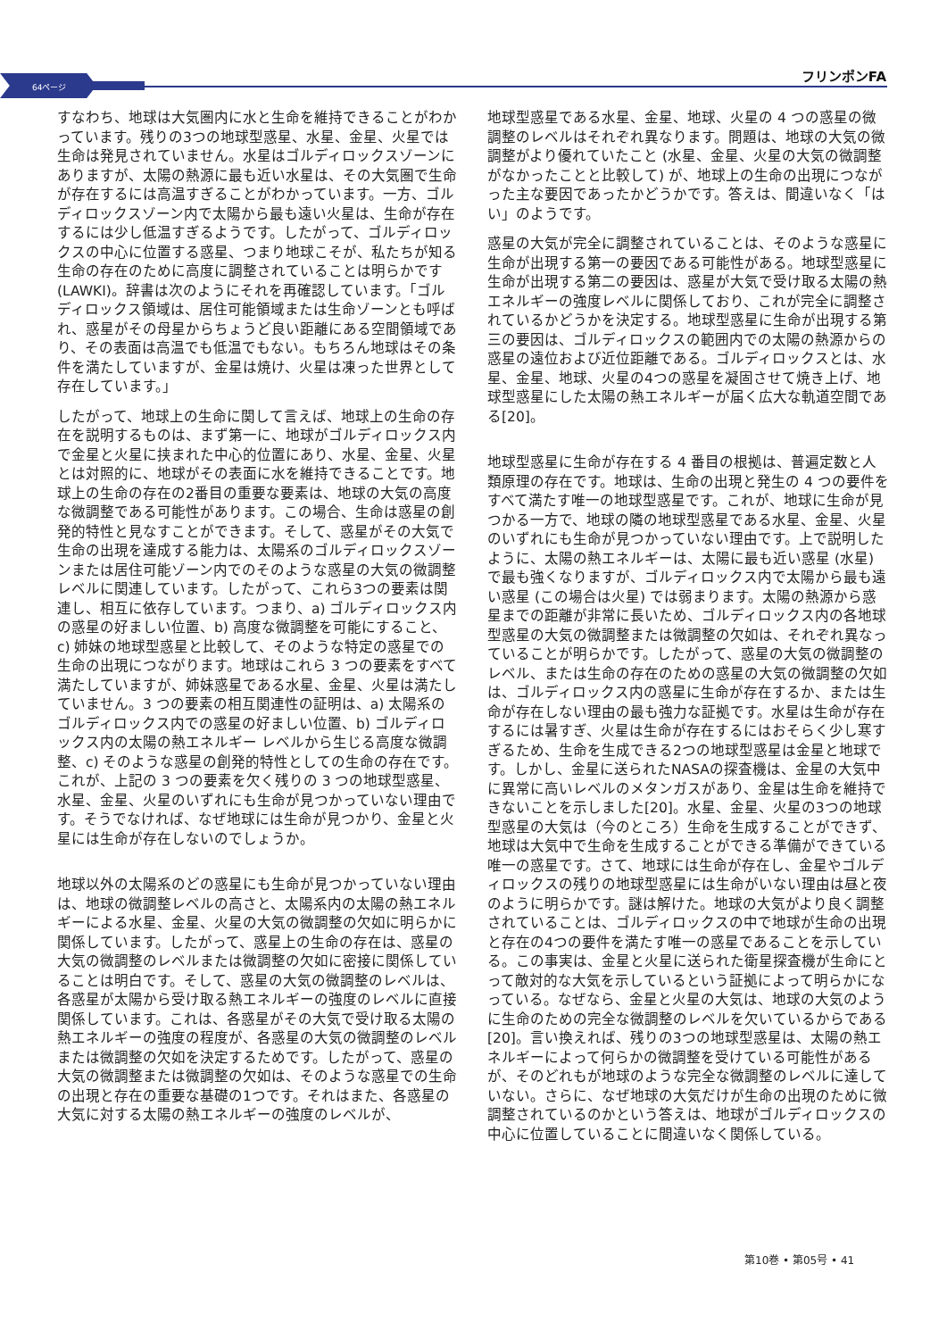64ページ
フリンポンFA
すなわち、地球は大気圏内に水と生命を維持できることがわかっています。残りの3つの地球型惑星、水星、金星、火星では生命は発見されていません。水星はゴルディロックスゾーンにありますが、太陽の熱源に最も近い水星は、その大気圏で生命が存在するには高温すぎることがわかっています。一方、ゴルディロックスゾーン内で太陽から最も遠い火星は、生命が存在するには少し低温すぎるようです。したがって、ゴルディロックスの中心に位置する惑星、つまり地球こそが、私たちが知る生命の存在のために高度に調整されていることは明らかです (LAWKI)。辞書は次のようにそれを再確認しています。「ゴルディロックス領域は、居住可能領域または生命ゾーンとも呼ばれ、惑星がその母星からちょうど良い距離にある空間領域であり、その表面は高温でも低温でもない。もちろん地球はその条件を満たしていますが、金星は焼け、火星は凍った世界として存在しています。」
したがって、地球上の生命に関して言えば、地球上の生命の存在を説明するものは、まず第一に、地球がゴルディロックス内で金星と火星に挟まれた中心的位置にあり、水星、金星、火星とは対照的に、地球がその表面に水を維持できることです。地球上の生命の存在の2番目の重要な要素は、地球の大気の高度な微調整である可能性があります。この場合、生命は惑星の創発的特性と見なすことができます。そして、惑星がその大気で生命の出現を達成する能力は、太陽系のゴルディロックスゾーンまたは居住可能ゾーン内でのそのような惑星の大気の微調整レベルに関連しています。したがって、これら3つの要素は関連し、相互に依存しています。つまり、a) ゴルディロックス内の惑星の好ましい位置、b) 高度な微調整を可能にすること、c) 姉妹の地球型惑星と比較して、そのような特定の惑星での生命の出現につながります。地球はこれら 3 つの要素をすべて満たしていますが、姉妹惑星である水星、金星、火星は満たしていません。3 つの要素の相互関連性の証明は、a) 太陽系のゴルディロックス内での惑星の好ましい位置、b) ゴルディロックス内の太陽の熱エネルギー レベルから生じる高度な微調整、c) そのような惑星の創発的特性としての生命の存在です。これが、上記の 3 つの要素を欠く残りの 3 つの地球型惑星、水星、金星、火星のいずれにも生命が見つかっていない理由です。そうでなければ、なぜ地球には生命が見つかり、金星と火星には生命が存在しないのでしょうか。
地球以外の太陽系のどの惑星にも生命が見つかっていない理由は、地球の微調整レベルの高さと、太陽系内の太陽の熱エネルギーによる水星、金星、火星の大気の微調整の欠如に明らかに関係しています。したがって、惑星上の生命の存在は、惑星の大気の微調整のレベルまたは微調整の欠如に密接に関係していることは明白です。そして、惑星の大気の微調整のレベルは、各惑星が太陽から受け取る熱エネルギーの強度のレベルに直接関係しています。これは、各惑星がその大気で受け取る太陽の熱エネルギーの強度の程度が、各惑星の大気の微調整のレベルまたは微調整の欠如を決定するためです。したがって、惑星の大気の微調整または微調整の欠如は、そのような惑星での生命の出現と存在の重要な基礎の1つです。それはまた、各惑星の大気に対する太陽の熱エネルギーの強度のレベルが、
地球型惑星である水星、金星、地球、火星の 4 つの惑星の微調整のレベルはそれぞれ異なります。問題は、地球の大気の微調整がより優れていたこと (水星、金星、火星の大気の微調整がなかったことと比較して) が、地球上の生命の出現につながった主な要因であったかどうかです。答えは、間違いなく「はい」のようです。
惑星の大気が完全に調整されていることは、そのような惑星に生命が出現する第一の要因である可能性がある。地球型惑星に生命が出現する第二の要因は、惑星が大気で受け取る太陽の熱エネルギーの強度レベルに関係しており、これが完全に調整されているかどうかを決定する。地球型惑星に生命が出現する第三の要因は、ゴルディロックスの範囲内での太陽の熱源からの惑星の遠位および近位距離である。ゴルディロックスとは、水星、金星、地球、火星の4つの惑星を凝固させて焼き上げ、地球型惑星にした太陽の熱エネルギーが届く広大な軌道空間である[20]。
地球型惑星に生命が存在する 4 番目の根拠は、普遍定数と人類原理の存在です。地球は、生命の出現と発生の 4 つの要件をすべて満たす唯一の地球型惑星です。これが、地球に生命が見つかる一方で、地球の隣の地球型惑星である水星、金星、火星のいずれにも生命が見つかっていない理由です。上で説明したように、太陽の熱エネルギーは、太陽に最も近い惑星 (水星) で最も強くなりますが、ゴルディロックス内で太陽から最も遠い惑星 (この場合は火星) では弱まります。太陽の熱源から惑星までの距離が非常に長いため、ゴルディロックス内の各地球型惑星の大気の微調整または微調整の欠如は、それぞれ異なっていることが明らかです。したがって、惑星の大気の微調整のレベル、または生命の存在のための惑星の大気の微調整の欠如は、ゴルディロックス内の惑星に生命が存在するか、または生命が存在しない理由の最も強力な証拠です。水星は生命が存在するには暑すぎ、火星は生命が存在するにはおそらく少し寒すぎるため、生命を生成できる2つの地球型惑星は金星と地球です。しかし、金星に送られたNASAの探査機は、金星の大気中に異常に高いレベルのメタンガスがあり、金星は生命を維持できないことを示しました[20]。水星、金星、火星の3つの地球型惑星の大気は（今のところ）生命を生成することができず、地球は大気中で生命を生成することができる準備ができている唯一の惑星です。さて、地球には生命が存在し、金星やゴルディロックスの残りの地球型惑星には生命がいない理由は昼と夜のように明らかです。謎は解けた。地球の大気がより良く調整されていることは、ゴルディロックスの中で地球が生命の出現と存在の4つの要件を満たす唯一の惑星であることを示している。この事実は、金星と火星に送られた衛星探査機が生命にとって敵対的な大気を示しているという証拠によって明らかになっている。なぜなら、金星と火星の大気は、地球の大気のように生命のための完全な微調整のレベルを欠いているからである[20]。言い換えれば、残りの3つの地球型惑星は、太陽の熱エネルギーによって何らかの微調整を受けている可能性があるが、そのどれもが地球のような完全な微調整のレベルに達していない。さらに、なぜ地球の大気だけが生命の出現のために微調整されているのかという答えは、地球がゴルディロックスの中心に位置していることに間違いなく関係している。
第10巻 • 第05号 • 41